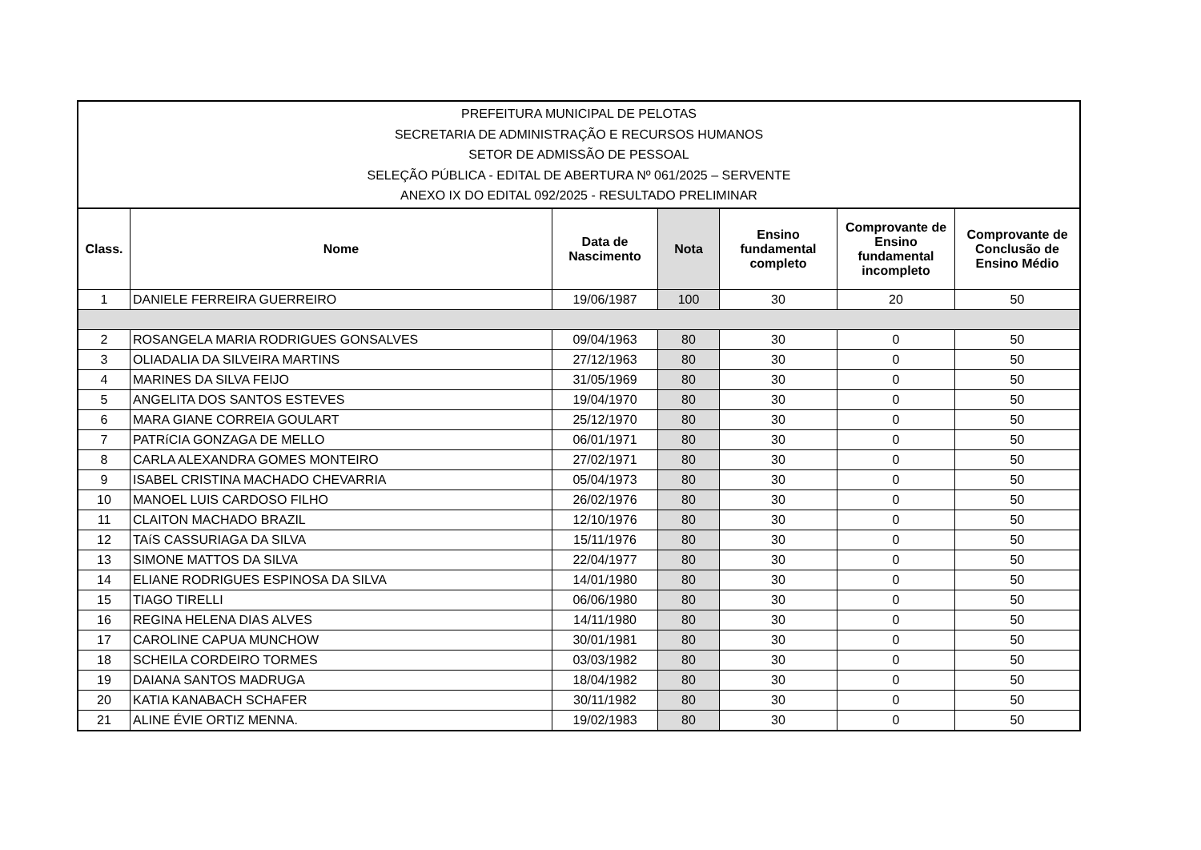| PREFEITURA MUNICIPAL DE PELOTAS SECRETARIA DE ADMINISTRAÇÃO E RECURSOS HUMANOS SETOR DE ADMISSÃO DE PESSOAL SELEÇÃO PÚBLICA - EDITAL DE ABERTURA Nº 061/2025 – SERVENTE ANEXO IX DO EDITAL 092/2025 - RESULTADO PRELIMINAR | | | | | | |
| Class. | Nome | Data de Nascimento | Nota | Ensino fundamental completo | Comprovante de Ensino fundamental incompleto | Comprovante de Conclusão de Ensino Médio |
| 1 | DANIELE FERREIRA GUERREIRO | 19/06/1987 | 100 | 30 | 20 | 50 |
| 2 | ROSANGELA MARIA RODRIGUES GONSALVES | 09/04/1963 | 80 | 30 | 0 | 50 |
| 3 | OLIADALIA DA SILVEIRA MARTINS | 27/12/1963 | 80 | 30 | 0 | 50 |
| 4 | MARINES DA SILVA FEIJO | 31/05/1969 | 80 | 30 | 0 | 50 |
| 5 | ANGELITA DOS SANTOS ESTEVES | 19/04/1970 | 80 | 30 | 0 | 50 |
| 6 | MARA GIANE CORREIA GOULART | 25/12/1970 | 80 | 30 | 0 | 50 |
| 7 | PATRíCIA GONZAGA DE MELLO | 06/01/1971 | 80 | 30 | 0 | 50 |
| 8 | CARLA ALEXANDRA GOMES MONTEIRO | 27/02/1971 | 80 | 30 | 0 | 50 |
| 9 | ISABEL CRISTINA MACHADO CHEVARRIA | 05/04/1973 | 80 | 30 | 0 | 50 |
| 10 | MANOEL LUIS CARDOSO FILHO | 26/02/1976 | 80 | 30 | 0 | 50 |
| 11 | CLAITON MACHADO BRAZIL | 12/10/1976 | 80 | 30 | 0 | 50 |
| 12 | TAíS CASSURIAGA DA SILVA | 15/11/1976 | 80 | 30 | 0 | 50 |
| 13 | SIMONE MATTOS DA SILVA | 22/04/1977 | 80 | 30 | 0 | 50 |
| 14 | ELIANE RODRIGUES ESPINOSA DA SILVA | 14/01/1980 | 80 | 30 | 0 | 50 |
| 15 | TIAGO TIRELLI | 06/06/1980 | 80 | 30 | 0 | 50 |
| 16 | REGINA HELENA DIAS ALVES | 14/11/1980 | 80 | 30 | 0 | 50 |
| 17 | CAROLINE CAPUA MUNCHOW | 30/01/1981 | 80 | 30 | 0 | 50 |
| 18 | SCHEILA CORDEIRO TORMES | 03/03/1982 | 80 | 30 | 0 | 50 |
| 19 | DAIANA SANTOS MADRUGA | 18/04/1982 | 80 | 30 | 0 | 50 |
| 20 | KATIA KANABACH SCHAFER | 30/11/1982 | 80 | 30 | 0 | 50 |
| 21 | ALINE ÉVIE ORTIZ MENNA. | 19/02/1983 | 80 | 30 | 0 | 50 |